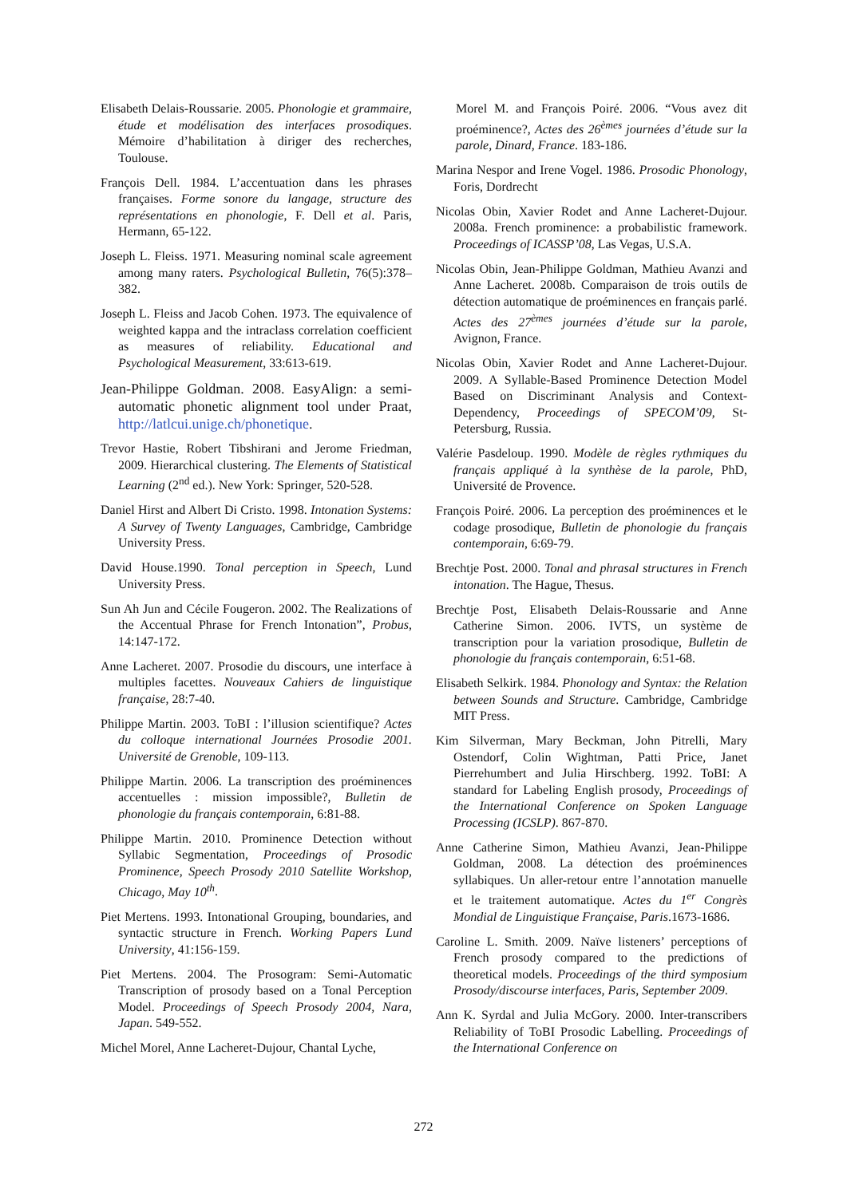Elisabeth Delais-Roussarie. 2005. Phonologie et grammaire, étude et modélisation des interfaces prosodiques. Mémoire d’habilitation à diriger des recherches, Toulouse.
François Dell. 1984. L’accentuation dans les phrases françaises. Forme sonore du langage, structure des représentations en phonologie, F. Dell et al. Paris, Hermann, 65-122.
Joseph L. Fleiss. 1971. Measuring nominal scale agreement among many raters. Psychological Bulletin, 76(5):378–382.
Joseph L. Fleiss and Jacob Cohen. 1973. The equivalence of weighted kappa and the intraclass correlation coefficient as measures of reliability. Educational and Psychological Measurement, 33:613-619.
Jean-Philippe Goldman. 2008. EasyAlign: a semi-automatic phonetic alignment tool under Praat, http://latlcui.unige.ch/phonetique.
Trevor Hastie, Robert Tibshirani and Jerome Friedman, 2009. Hierarchical clustering. The Elements of Statistical Learning (2<sup>nd</sup> ed.). New York: Springer, 520-528.
Daniel Hirst and Albert Di Cristo. 1998. Intonation Systems: A Survey of Twenty Languages, Cambridge, Cambridge University Press.
David House.1990. Tonal perception in Speech, Lund University Press.
Sun Ah Jun and Cécile Fougeron. 2002. The Realizations of the Accentual Phrase for French Intonation”, Probus, 14:147-172.
Anne Lacheret. 2007. Prosodie du discours, une interface à multiples facettes. Nouveaux Cahiers de linguistique française, 28:7-40.
Philippe Martin. 2003. ToBI : l’illusion scientifique? Actes du colloque international Journées Prosodie 2001. Université de Grenoble, 109-113.
Philippe Martin. 2006. La transcription des proéminences accentuelles : mission impossible?, Bulletin de phonologie du français contemporain, 6:81-88.
Philippe Martin. 2010. Prominence Detection without Syllabic Segmentation, Proceedings of Prosodic Prominence, Speech Prosody 2010 Satellite Workshop, Chicago, May 10<sup>th</sup>.
Piet Mertens. 1993. Intonational Grouping, boundaries, and syntactic structure in French. Working Papers Lund University, 41:156-159.
Piet Mertens. 2004. The Prosogram: Semi-Automatic Transcription of prosody based on a Tonal Perception Model. Proceedings of Speech Prosody 2004, Nara, Japan. 549-552.
Michel Morel, Anne Lacheret-Dujour, Chantal Lyche,
Morel M. and François Poiré. 2006. “Vous avez dit proéminence?, Actes des 26<sup>èmes</sup> journées d’étude sur la parole, Dinard, France. 183-186.
Marina Nespor and Irene Vogel. 1986. Prosodic Phonology, Foris, Dordrecht
Nicolas Obin, Xavier Rodet and Anne Lacheret-Dujour. 2008a. French prominence: a probabilistic framework. Proceedings of ICASSP’08, Las Vegas, U.S.A.
Nicolas Obin, Jean-Philippe Goldman, Mathieu Avanzi and Anne Lacheret. 2008b. Comparaison de trois outils de détection automatique de proéminences en français parlé. Actes des 27<sup>èmes</sup> journées d’étude sur la parole, Avignon, France.
Nicolas Obin, Xavier Rodet and Anne Lacheret-Dujour. 2009. A Syllable-Based Prominence Detection Model Based on Discriminant Analysis and Context-Dependency, Proceedings of SPECOM’09, St-Petersburg, Russia.
Valérie Pasdeloup. 1990. Modèle de règles rythmiques du français appliqué à la synthèse de la parole, PhD, Université de Provence.
François Poiré. 2006. La perception des proéminences et le codage prosodique, Bulletin de phonologie du français contemporain, 6:69-79.
Brechtje Post. 2000. Tonal and phrasal structures in French intonation. The Hague, Thesus.
Brechtje Post, Elisabeth Delais-Roussarie and Anne Catherine Simon. 2006. IVTS, un système de transcription pour la variation prosodique, Bulletin de phonologie du français contemporain, 6:51-68.
Elisabeth Selkirk. 1984. Phonology and Syntax: the Relation between Sounds and Structure. Cambridge, Cambridge MIT Press.
Kim Silverman, Mary Beckman, John Pitrelli, Mary Ostendorf, Colin Wightman, Patti Price, Janet Pierrehumbert and Julia Hirschberg. 1992. ToBI: A standard for Labeling English prosody, Proceedings of the International Conference on Spoken Language Processing (ICSLP). 867-870.
Anne Catherine Simon, Mathieu Avanzi, Jean-Philippe Goldman, 2008. La détection des proéminences syllabiques. Un aller-retour entre l’annotation manuelle et le traitement automatique. Actes du 1<sup>er</sup> Congrès Mondial de Linguistique Française, Paris.1673-1686.
Caroline L. Smith. 2009. Naïve listeners’ perceptions of French prosody compared to the predictions of theoretical models. Proceedings of the third symposium Prosody/discourse interfaces, Paris, September 2009.
Ann K. Syrdal and Julia McGory. 2000. Inter-transcribers Reliability of ToBI Prosodic Labelling. Proceedings of the International Conference on
272